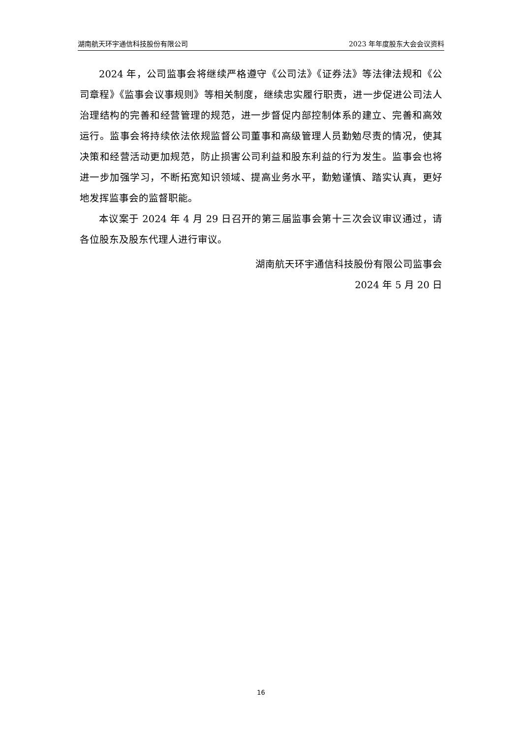湖南航天环宇通信科技股份有限公司 2023 年年度股东大会会议资料
2024 年，公司监事会将继续严格遵守《公司法》《证券法》等法律法规和《公司章程》《监事会议事规则》等相关制度，继续忠实履行职责，进一步促进公司法人治理结构的完善和经营管理的规范，进一步督促内部控制体系的建立、完善和高效运行。监事会将持续依法依规监督公司董事和高级管理人员勤勉尽责的情况，使其决策和经营活动更加规范，防止损害公司利益和股东利益的行为发生。监事会也将进一步加强学习，不断拓宽知识领域、提高业务水平，勤勉谨慎、踏实认真，更好地发挥监事会的监督职能。
本议案于 2024 年 4 月 29 日召开的第三届监事会第十三次会议审议通过，请各位股东及股东代理人进行审议。
湖南航天环宇通信科技股份有限公司监事会
2024 年 5 月 20 日
16